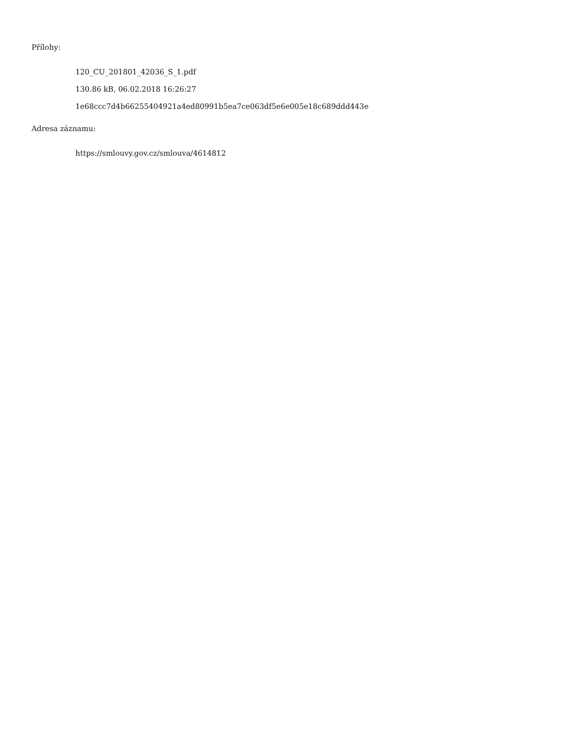Přílohy:
120_CU_201801_42036_S_1.pdf
130.86 kB, 06.02.2018 16:26:27
1e68ccc7d4b66255404921a4ed80991b5ea7ce063df5e6e005e18c689ddd443e
Adresa záznamu:
https://smlouvy.gov.cz/smlouva/4614812